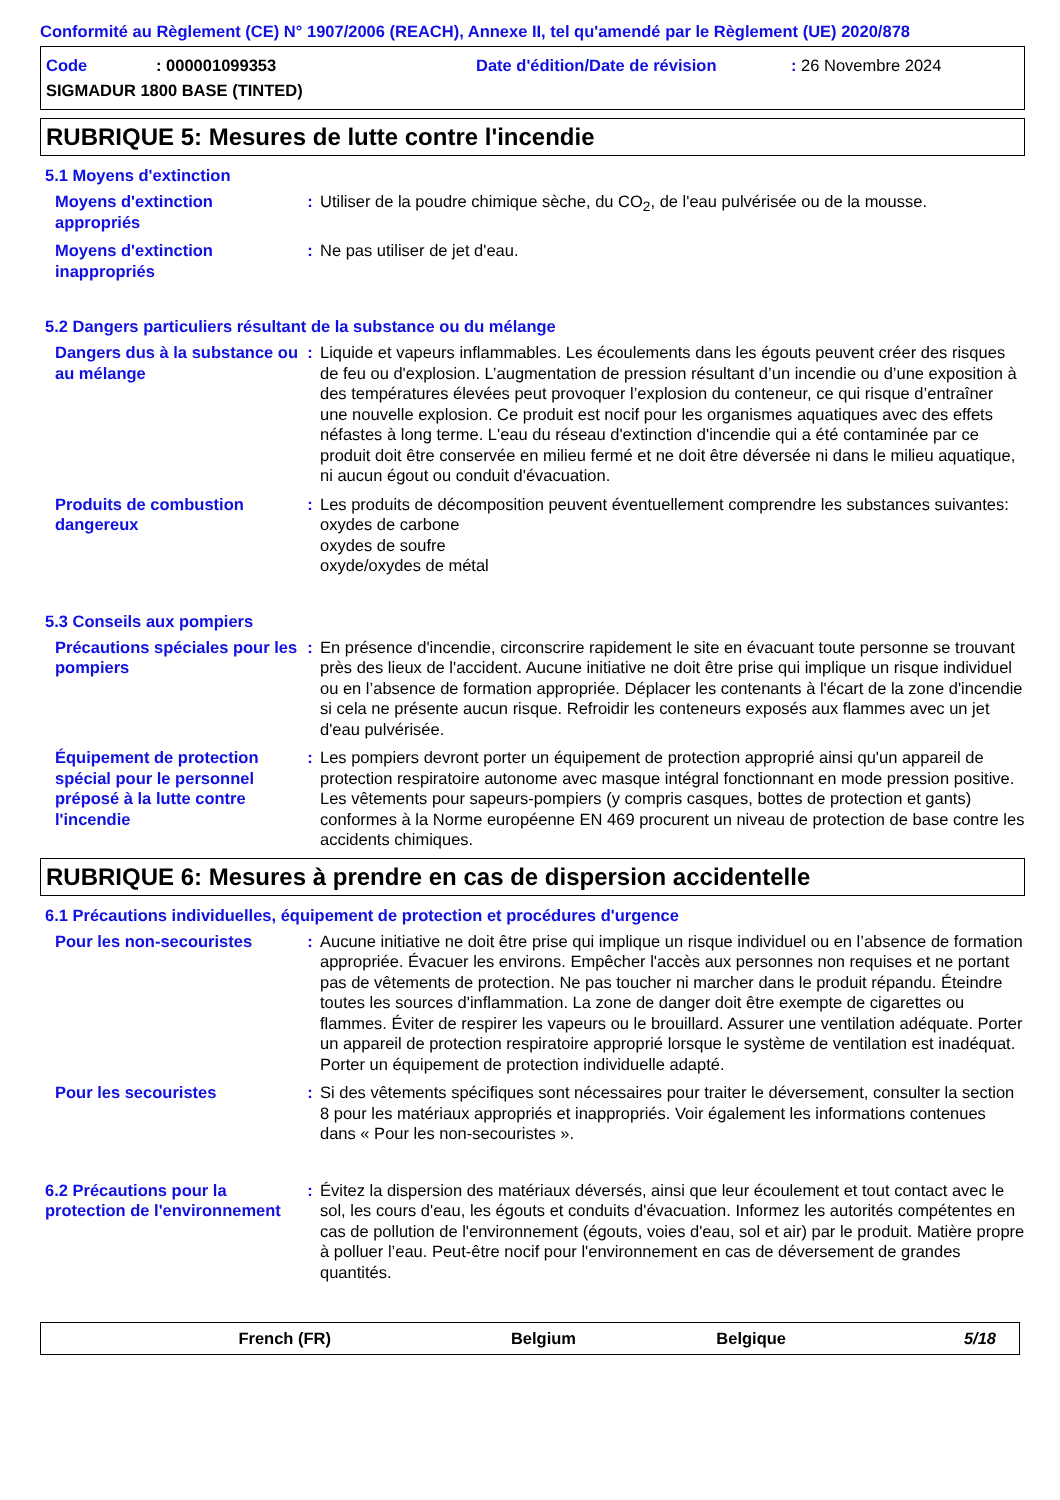Conformité au Règlement (CE) N° 1907/2006 (REACH), Annexe II, tel qu'amendé par le Règlement (UE) 2020/878
Code
: 000001099353
Date d'édition/Date de révision
: 26 Novembre 2024
SIGMADUR 1800 BASE (TINTED)
RUBRIQUE 5: Mesures de lutte contre l'incendie
5.1 Moyens d'extinction
Moyens d'extinction appropriés
: Utiliser de la poudre chimique sèche, du CO<sub>2</sub>, de l'eau pulvérisée ou de la mousse.
Moyens d'extinction inappropriés
: Ne pas utiliser de jet d'eau.
5.2 Dangers particuliers résultant de la substance ou du mélange
Dangers dus à la substance ou au mélange
: Liquide et vapeurs inflammables. Les écoulements dans les égouts peuvent créer des risques de feu ou d'explosion. L’augmentation de pression résultant d’un incendie ou d’une exposition à des températures élevées peut provoquer l’explosion du conteneur, ce qui risque d’entraîner une nouvelle explosion. Ce produit est nocif pour les organismes aquatiques avec des effets néfastes à long terme. L'eau du réseau d'extinction d'incendie qui a été contaminée par ce produit doit être conservée en milieu fermé et ne doit être déversée ni dans le milieu aquatique, ni aucun égout ou conduit d'évacuation.
Produits de combustion dangereux
: Les produits de décomposition peuvent éventuellement comprendre les substances suivantes:
oxydes de carbone
oxydes de soufre
oxyde/oxydes de métal
5.3 Conseils aux pompiers
Précautions spéciales pour les pompiers
: En présence d'incendie, circonscrire rapidement le site en évacuant toute personne se trouvant près des lieux de l'accident. Aucune initiative ne doit être prise qui implique un risque individuel ou en l’absence de formation appropriée. Déplacer les contenants à l'écart de la zone d'incendie si cela ne présente aucun risque. Refroidir les conteneurs exposés aux flammes avec un jet d'eau pulvérisée.
Équipement de protection spécial pour le personnel préposé à la lutte contre l'incendie
: Les pompiers devront porter un équipement de protection approprié ainsi qu'un appareil de protection respiratoire autonome avec masque intégral fonctionnant en mode pression positive. Les vêtements pour sapeurs-pompiers (y compris casques, bottes de protection et gants) conformes à la Norme européenne EN 469 procurent un niveau de protection de base contre les accidents chimiques.
RUBRIQUE 6: Mesures à prendre en cas de dispersion accidentelle
6.1 Précautions individuelles, équipement de protection et procédures d'urgence
Pour les non-secouristes : Aucune initiative ne doit être prise qui implique un risque individuel ou en l’absence de formation appropriée. Évacuer les environs. Empêcher l'accès aux personnes non requises et ne portant pas de vêtements de protection. Ne pas toucher ni marcher dans le produit répandu. Éteindre toutes les sources d'inflammation. La zone de danger doit être exempte de cigarettes ou flammes. Éviter de respirer les vapeurs ou le brouillard. Assurer une ventilation adéquate. Porter un appareil de protection respiratoire approprié lorsque le système de ventilation est inadéquat. Porter un équipement de protection individuelle adapté.
Pour les secouristes : Si des vêtements spécifiques sont nécessaires pour traiter le déversement, consulter la section 8 pour les matériaux appropriés et inappropriés. Voir également les informations contenues dans « Pour les non-secouristes ».
6.2 Précautions pour la protection de l'environnement
: Évitez la dispersion des matériaux déversés, ainsi que leur écoulement et tout contact avec le sol, les cours d'eau, les égouts et conduits d'évacuation. Informez les autorités compétentes en cas de pollution de l'environnement (égouts, voies d'eau, sol et air) par le produit. Matière propre à polluer l’eau. Peut-être nocif pour l'environnement en cas de déversement de grandes quantités.
French (FR) Belgium Belgique 5/18